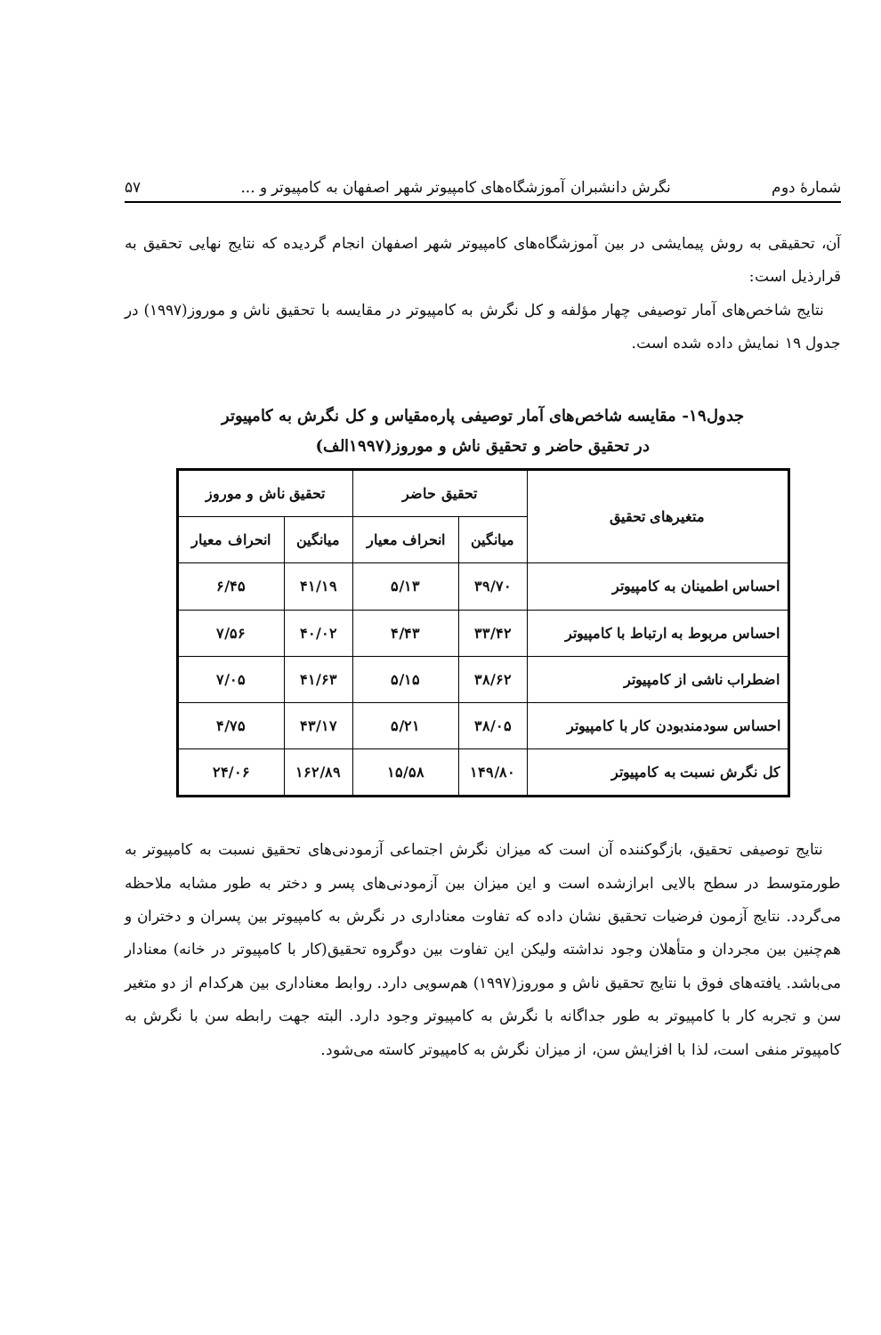شمارهٔ دوم نگرش دانشبران آموزشگاه‌های کامپیوتر شهر اصفهان به کامپیوتر و ... ۵۷
آن، تحقیقی به روش پیمایشی در بین آموزشگاه‌های کامپیوتر شهر اصفهان انجام گردیده که نتایج نهایی تحقیق به قرارذیل است:
نتایج شاخص‌های آمار توصیفی چهار مؤلفه و کل نگرش به کامپیوتر در مقایسه با تحقیق ناش و موروز(۱۹۹۷) در جدول ۱۹ نمایش داده شده است.
جدول۱۹- مقایسه شاخص‌های آمار توصیفی پارەمقیاس و کل نگرش به کامپیوتر
در تحقیق حاضر و تحقیق ناش و موروز(۱۹۹۷الف)
| متغیرهای تحقیق | تحقیق حاضر | | تحقیق ناش و موروز | |
| --- | --- | --- | --- | --- |
| | میانگین | انحراف معیار | میانگین | انحراف معیار |
| احساس اطمینان به کامپیوتر | ۳۹/۷۰ | ۵/۱۳ | ۴۱/۱۹ | ۶/۴۵ |
| احساس مربوط به ارتباط با کامپیوتر | ۳۳/۴۲ | ۴/۴۳ | ۴۰/۰۲ | ۷/۵۶ |
| اضطراب ناشی از کامپیوتر | ۳۸/۶۲ | ۵/۱۵ | ۴۱/۶۳ | ۷/۰۵ |
| احساس سودمندبودن کار با کامپیوتر | ۳۸/۰۵ | ۵/۲۱ | ۴۳/۱۷ | ۴/۷۵ |
| کل نگرش نسبت به کامپیوتر | ۱۴۹/۸۰ | ۱۵/۵۸ | ۱۶۲/۸۹ | ۲۴/۰۶ |
نتایج توصیفی تحقیق، بازگوکننده آن است که میزان نگرش اجتماعی آزمودنی‌های تحقیق نسبت به کامپیوتر به طورمتوسط در سطح بالایی ابرازشده است و این میزان بین آزمودنی‌های پسر و دختر به طور مشابه ملاحظه می‌گردد. نتایج آزمون فرضیات تحقیق نشان داده که تفاوت معناداری در نگرش به کامپیوتر بین پسران و دختران و هم‌چنین بین مجردان و متأهلان وجود نداشته ولیکن این تفاوت بین دوگروه تحقیق(کار با کامپیوتر در خانه) معنادار می‌باشد. یافته‌های فوق با نتایج تحقیق ناش و موروز(۱۹۹۷) هم‌سویی دارد. روابط معناداری بین هرکدام از دو متغیر سن و تجربه کار با کامپیوتر به طور جداگانه با نگرش به کامپیوتر وجود دارد. البته جهت رابطه سن با نگرش به کامپیوتر منفی است، لذا با افزایش سن، از میزان نگرش به کامپیوتر کاسته می‌شود.